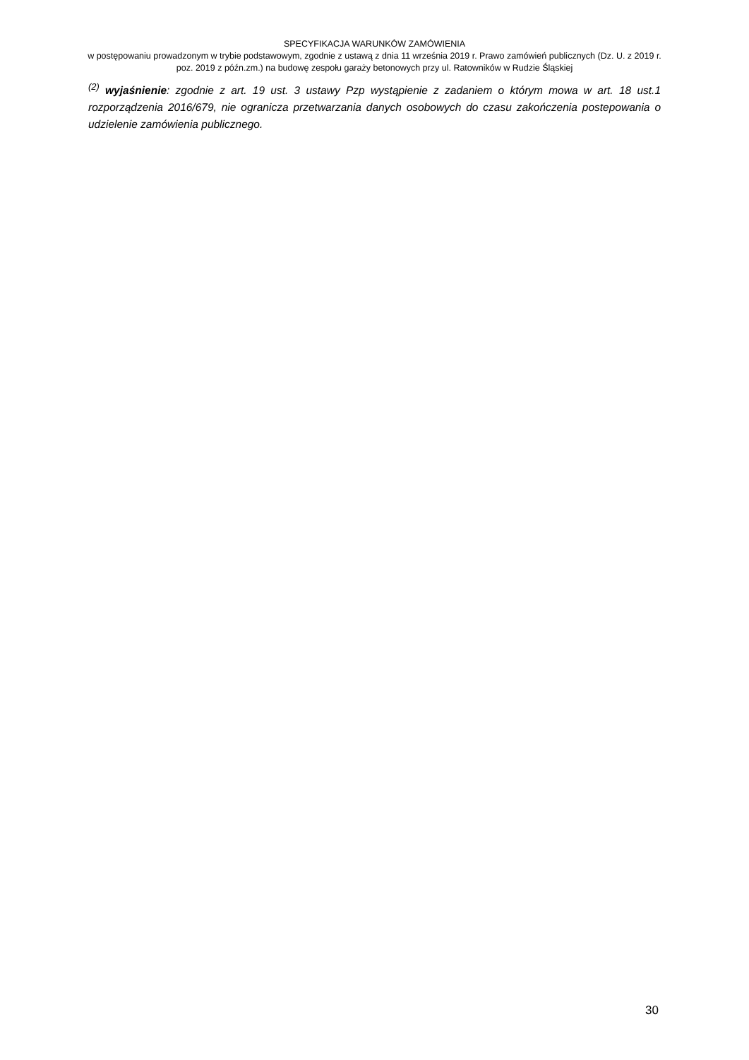SPECYFIKACJA WARUNKÓW ZAMÓWIENIA
w postępowaniu prowadzonym w trybie podstawowym, zgodnie z ustawą z dnia 11 września 2019 r. Prawo zamówień publicznych (Dz. U. z 2019 r. poz. 2019 z późn.zm.) na budowę zespołu garaży betonowych przy ul. Ratowników w Rudzie Śląskiej
<sup>(2)</sup> wyjaśnienie: zgodnie z art. 19 ust. 3 ustawy Pzp wystąpienie z zadaniem o którym mowa w art. 18 ust.1 rozporządzenia 2016/679, nie ogranicza przetwarzania danych osobowych do czasu zakończenia postepowania o udzielenie zamówienia publicznego.
30